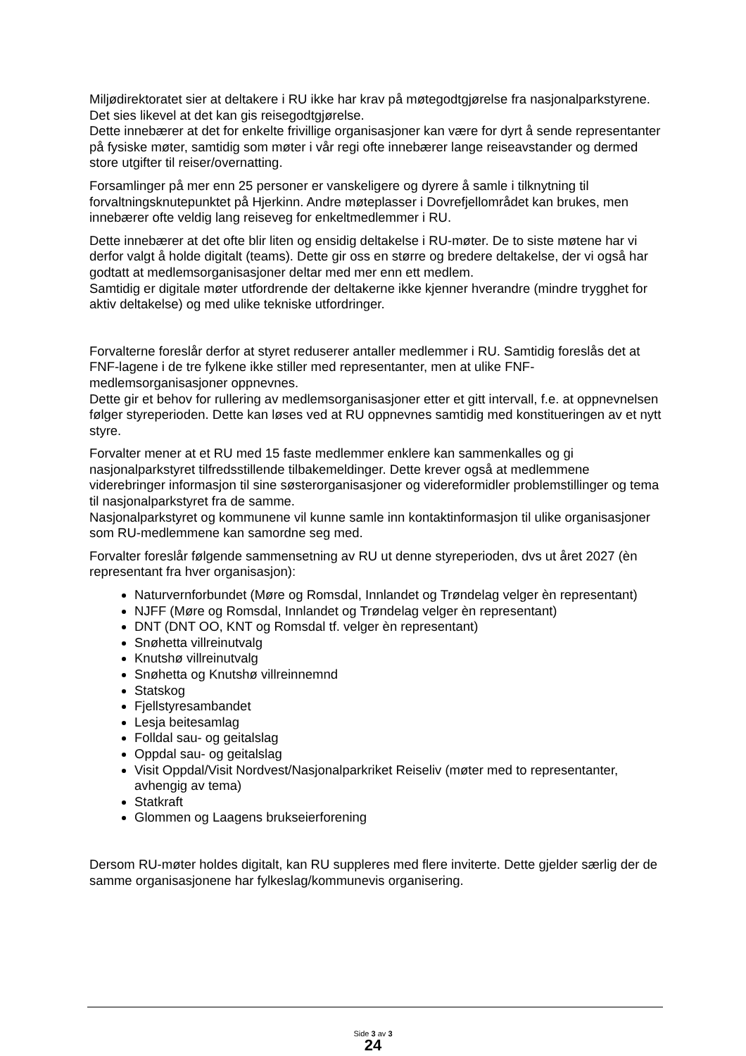Miljødirektoratet sier at deltakere i RU ikke har krav på møtegodtgjørelse fra nasjonalparkstyrene. Det sies likevel at det kan gis reisegodtgjørelse.
Dette innebærer at det for enkelte frivillige organisasjoner kan være for dyrt å sende representanter på fysiske møter, samtidig som møter i vår regi ofte innebærer lange reiseavstander og dermed store utgifter til reiser/overnatting.
Forsamlinger på mer enn 25 personer er vanskeligere og dyrere å samle i tilknytning til forvaltningsknutepunktet på Hjerkinn. Andre møteplasser i Dovrefjellområdet kan brukes, men innebærer ofte veldig lang reiseveg for enkeltmedlemmer i RU.
Dette innebærer at det ofte blir liten og ensidig deltakelse i RU-møter. De to siste møtene har vi derfor valgt å holde digitalt (teams). Dette gir oss en større og bredere deltakelse, der vi også har godtatt at medlemsorganisasjoner deltar med mer enn ett medlem.
Samtidig er digitale møter utfordrende der deltakerne ikke kjenner hverandre (mindre trygghet for aktiv deltakelse) og med ulike tekniske utfordringer.
Forvalterne foreslår derfor at styret reduserer antaller medlemmer i RU. Samtidig foreslås det at FNF-lagene i de tre fylkene ikke stiller med representanter, men at ulike FNF-medlemsorganisasjoner oppnevnes.
Dette gir et behov for rullering av medlemsorganisasjoner etter et gitt intervall, f.e. at oppnevnelsen følger styreperioden. Dette kan løses ved at RU oppnevnes samtidig med konstitueringen av et nytt styre.
Forvalter mener at et RU med 15 faste medlemmer enklere kan sammenkalles og gi nasjonalparkstyret tilfredsstillende tilbakemeldinger. Dette krever også at medlemmene viderebringer informasjon til sine søsterorganisasjoner og videreformidler problemstillinger og tema til nasjonalparkstyret fra de samme.
Nasjonalparkstyret og kommunene vil kunne samle inn kontaktinformasjon til ulike organisasjoner som RU-medlemmene kan samordne seg med.
Forvalter foreslår følgende sammensetning av RU ut denne styreperioden, dvs ut året 2027 (èn representant fra hver organisasjon):
Naturvernforbundet (Møre og Romsdal, Innlandet og Trøndelag velger èn representant)
NJFF (Møre og Romsdal, Innlandet og Trøndelag velger èn representant)
DNT (DNT OO, KNT og Romsdal tf. velger èn representant)
Snøhetta villreinutvalg
Knutshø villreinutvalg
Snøhetta og Knutshø villreinnemnd
Statskog
Fjellstyresambandet
Lesja beitesamlag
Folldal sau- og geitalslag
Oppdal sau- og geitalslag
Visit Oppdal/Visit Nordvest/Nasjonalparkriket Reiseliv (møter med to representanter, avhengig av tema)
Statkraft
Glommen og Laagens brukseierforening
Dersom RU-møter holdes digitalt, kan RU suppleres med flere inviterte. Dette gjelder særlig der de samme organisasjonene har fylkeslag/kommunevis organisering.
Side 3 av 3
24